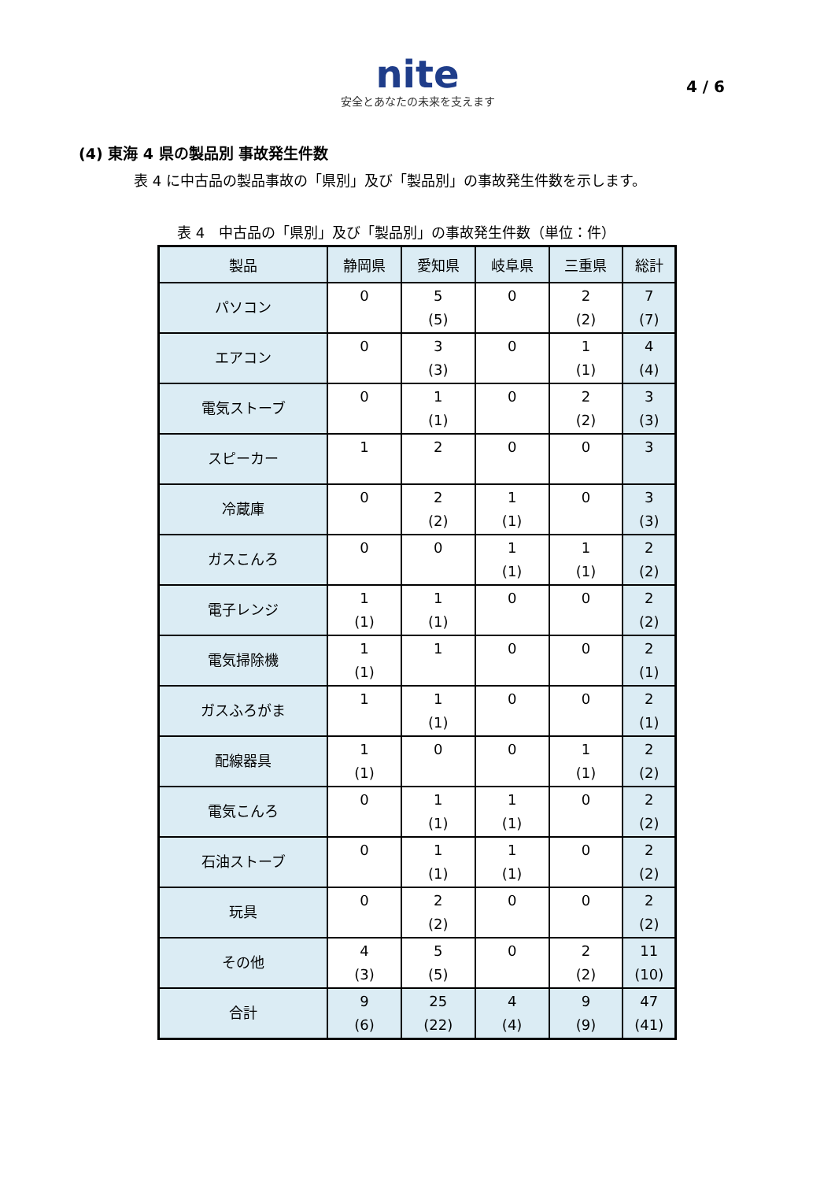nite
安全とあなたの未来を支えます
4 / 6
(4) 東海 4 県の製品別 事故発生件数
表 4 に中古品の製品事故の「県別」及び「製品別」の事故発生件数を示します。
表 4　中古品の「県別」及び「製品別」の事故発生件数（単位：件）
| 製品 | 静岡県 | 愛知県 | 岐阜県 | 三重県 | 総計 |
| --- | --- | --- | --- | --- | --- |
| パソコン | 0 | 5 (5) | 0 | 2 (2) | 7 (7) |
| エアコン | 0 | 3 (3) | 0 | 1 (1) | 4 (4) |
| 電気ストーブ | 0 | 1 (1) | 0 | 2 (2) | 3 (3) |
| スピーカー | 1 | 2 | 0 | 0 | 3 |
| 冷蔵庫 | 0 | 2 (2) | 1 (1) | 0 | 3 (3) |
| ガスこんろ | 0 | 0 | 1 (1) | 1 (1) | 2 (2) |
| 電子レンジ | 1 (1) | 1 (1) | 0 | 0 | 2 (2) |
| 電気掃除機 | 1 (1) | 1 | 0 | 0 | 2 (1) |
| ガスふろがま | 1 | 1 (1) | 0 | 0 | 2 (1) |
| 配線器具 | 1 (1) | 0 | 0 | 1 (1) | 2 (2) |
| 電気こんろ | 0 | 1 (1) | 1 (1) | 0 | 2 (2) |
| 石油ストーブ | 0 | 1 (1) | 1 (1) | 0 | 2 (2) |
| 玩具 | 0 | 2 (2) | 0 | 0 | 2 (2) |
| その他 | 4 (3) | 5 (5) | 0 | 2 (2) | 11 (10) |
| 合計 | 9 (6) | 25 (22) | 4 (4) | 9 (9) | 47 (41) |